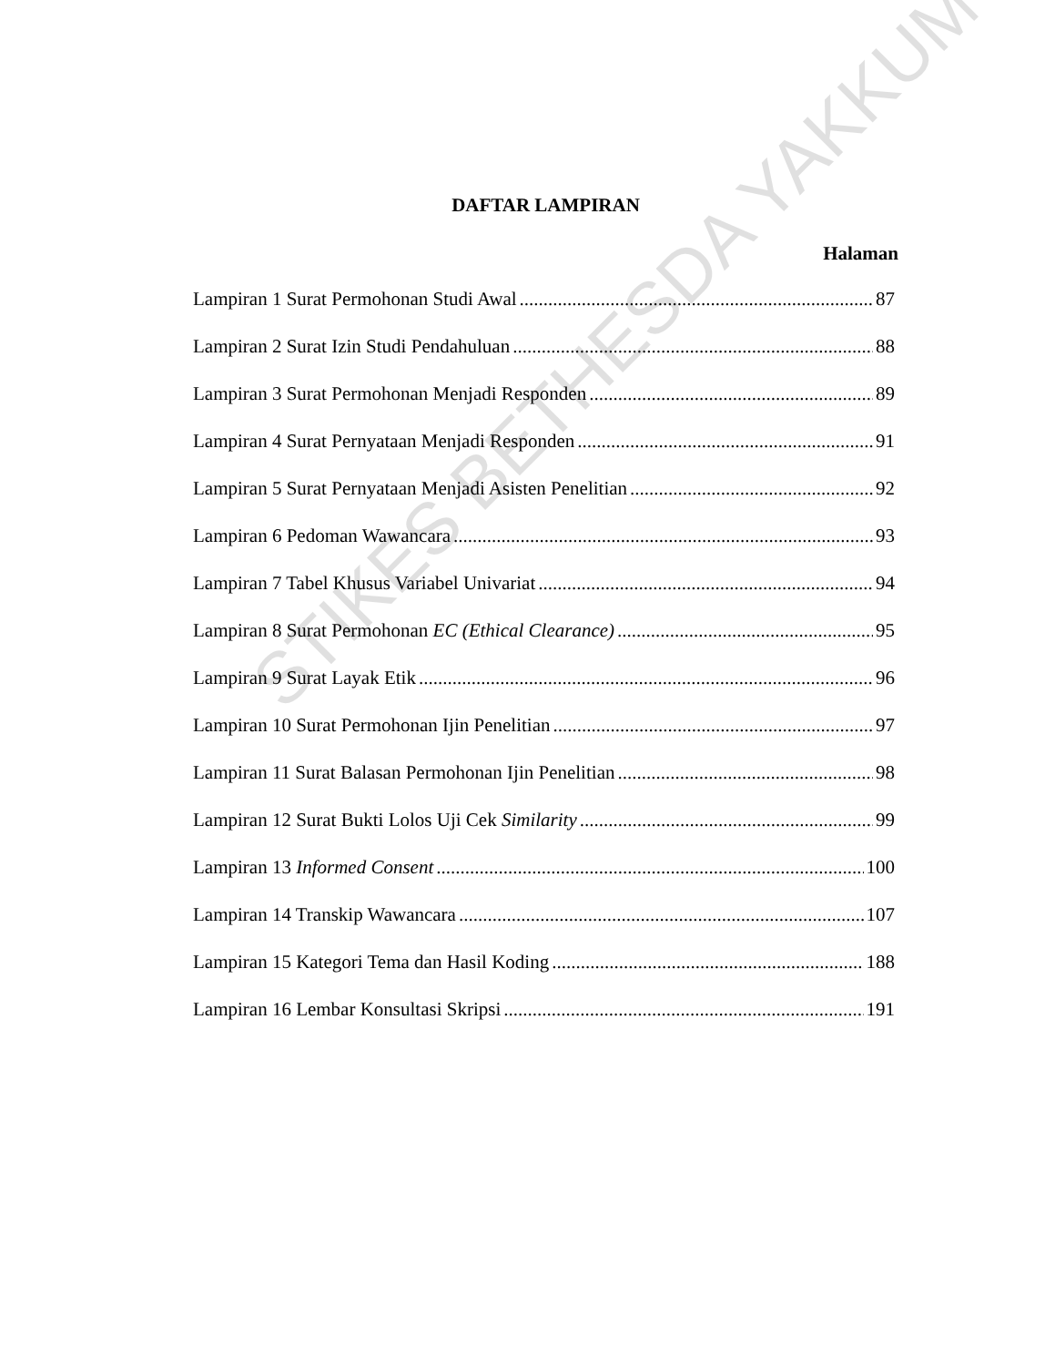DAFTAR LAMPIRAN
Halaman
Lampiran 1 Surat Permohonan Studi Awal 87
Lampiran 2 Surat Izin Studi Pendahuluan 88
Lampiran 3 Surat Permohonan Menjadi Responden 89
Lampiran 4 Surat Pernyataan Menjadi Responden 91
Lampiran 5 Surat Pernyataan Menjadi Asisten Penelitian 92
Lampiran 6 Pedoman Wawancara 93
Lampiran 7 Tabel Khusus Variabel Univariat 94
Lampiran 8 Surat Permohonan EC (Ethical Clearance) 95
Lampiran 9 Surat Layak Etik 96
Lampiran 10 Surat Permohonan Ijin Penelitian 97
Lampiran 11 Surat Balasan Permohonan Ijin Penelitian 98
Lampiran 12 Surat Bukti Lolos Uji Cek Similarity 99
Lampiran 13 Informed Consent 100
Lampiran 14 Transkip Wawancara 107
Lampiran 15 Kategori Tema dan Hasil Koding 188
Lampiran 16 Lembar Konsultasi Skripsi 191
STIKES BETHESDA YAKKUM